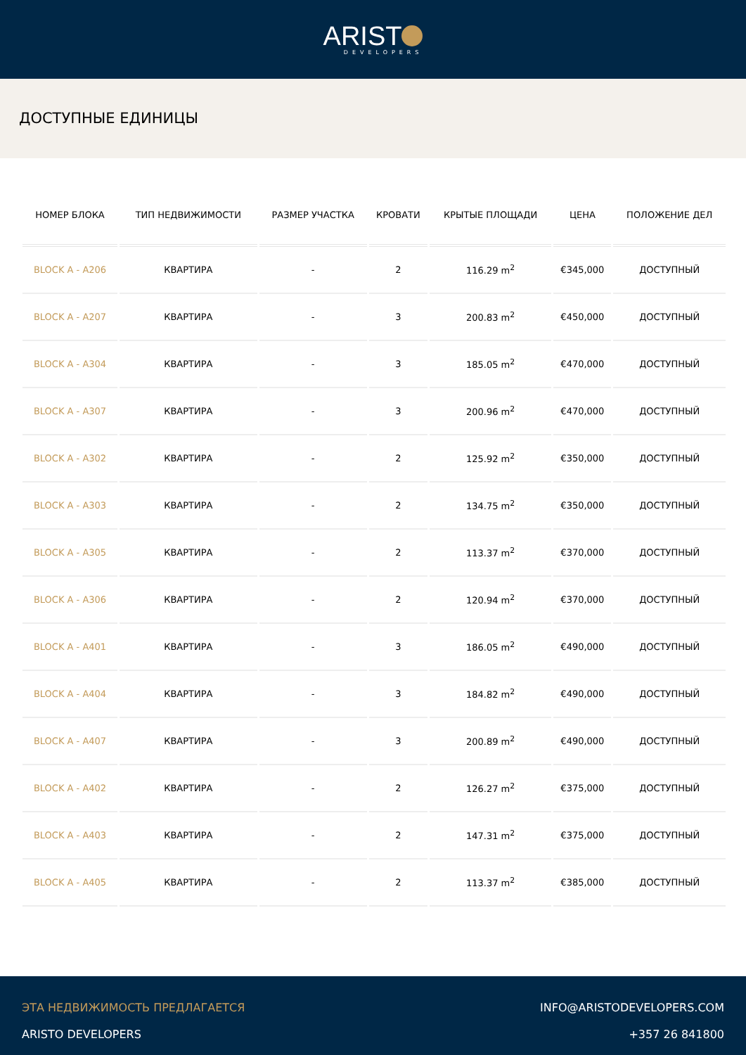ARIST
DEVELOPERS
ДОСТУПНЫЕ ЕДИНИЦЫ
| НОМЕР БЛОКА | ТИП НЕДВИЖИМОСТИ | РАЗМЕР УЧАСТКА | КРОВАТИ | КРЫТЫЕ ПЛОЩАДИ | ЦЕНА | ПОЛОЖЕНИЕ ДЕЛ |
| --- | --- | --- | --- | --- | --- | --- |
| BLOCK A - A206 | КВАРТИРА | - | 2 | 116.29 m<sup>2</sup> | €345,000 | ДОСТУПНЫЙ |
| BLOCK A - A207 | КВАРТИРА | - | 3 | 200.83 m<sup>2</sup> | €450,000 | ДОСТУПНЫЙ |
| BLOCK A - A304 | КВАРТИРА | - | 3 | 185.05 m<sup>2</sup> | €470,000 | ДОСТУПНЫЙ |
| BLOCK A - A307 | КВАРТИРА | - | 3 | 200.96 m<sup>2</sup> | €470,000 | ДОСТУПНЫЙ |
| BLOCK A - A302 | КВАРТИРА | - | 2 | 125.92 m<sup>2</sup> | €350,000 | ДОСТУПНЫЙ |
| BLOCK A - A303 | КВАРТИРА | - | 2 | 134.75 m<sup>2</sup> | €350,000 | ДОСТУПНЫЙ |
| BLOCK A - A305 | КВАРТИРА | - | 2 | 113.37 m<sup>2</sup> | €370,000 | ДОСТУПНЫЙ |
| BLOCK A - A306 | КВАРТИРА | - | 2 | 120.94 m<sup>2</sup> | €370,000 | ДОСТУПНЫЙ |
| BLOCK A - A401 | КВАРТИРА | - | 3 | 186.05 m<sup>2</sup> | €490,000 | ДОСТУПНЫЙ |
| BLOCK A - A404 | КВАРТИРА | - | 3 | 184.82 m<sup>2</sup> | €490,000 | ДОСТУПНЫЙ |
| BLOCK A - A407 | КВАРТИРА | - | 3 | 200.89 m<sup>2</sup> | €490,000 | ДОСТУПНЫЙ |
| BLOCK A - A402 | КВАРТИРА | - | 2 | 126.27 m<sup>2</sup> | €375,000 | ДОСТУПНЫЙ |
| BLOCK A - A403 | КВАРТИРА | - | 2 | 147.31 m<sup>2</sup> | €375,000 | ДОСТУПНЫЙ |
| BLOCK A - A405 | КВАРТИРА | - | 2 | 113.37 m<sup>2</sup> | €385,000 | ДОСТУПНЫЙ |
ЭТА НЕДВИЖИМОСТЬ ПРЕДЛАГАЕТСЯ
ARISTO DEVELOPERS
INFO@ARISTODEVELOPERS.COM
+357 26 841800